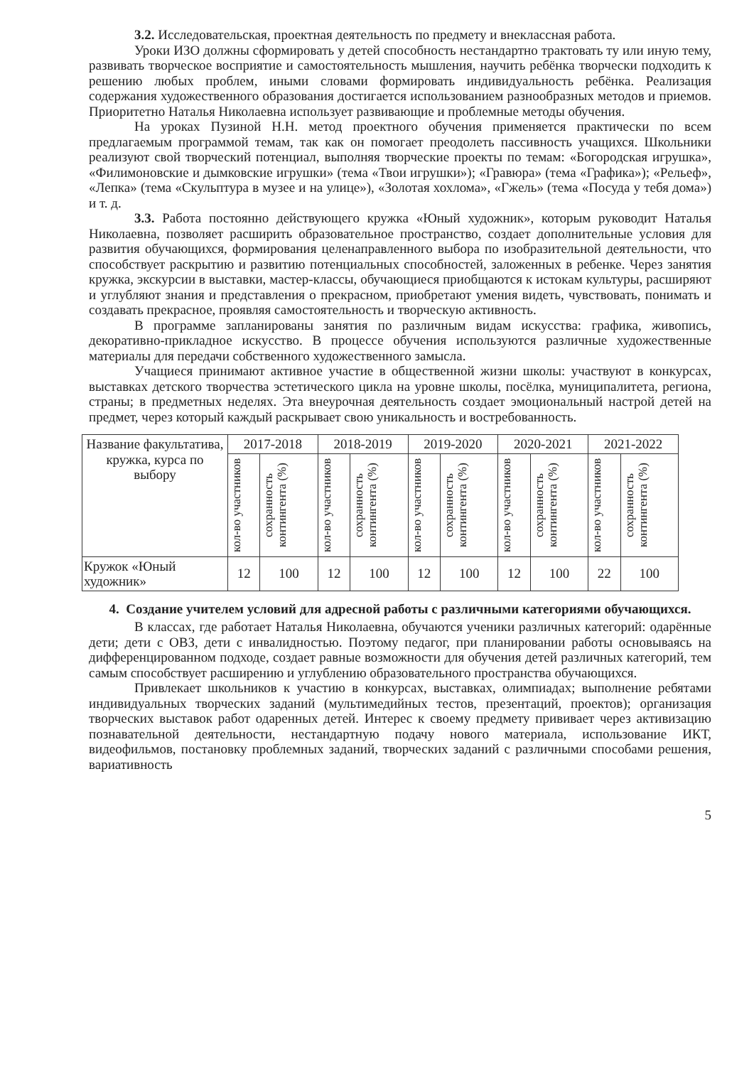3.2. Исследовательская, проектная деятельность по предмету и внеклассная работа.
Уроки ИЗО должны сформировать у детей способность нестандартно трактовать ту или иную тему, развивать творческое восприятие и самостоятельность мышления, научить ребёнка творчески подходить к решению любых проблем, иными словами формировать индивидуальность ребёнка. Реализация содержания художественного образования достигается использованием разнообразных методов и приемов. Приоритетно Наталья Николаевна использует развивающие и проблемные методы обучения.
На уроках Пузиной Н.Н. метод проектного обучения применяется практически по всем предлагаемым программой темам, так как он помогает преодолеть пассивность учащихся. Школьники реализуют свой творческий потенциал, выполняя творческие проекты по темам: «Богородская игрушка», «Филимоновские и дымковские игрушки» (тема «Твои игрушки»); «Гравюра» (тема «Графика»); «Рельеф», «Лепка» (тема «Скульптура в музее и на улице»), «Золотая хохлома», «Гжель» (тема «Посуда у тебя дома») и т. д.
3.3. Работа постоянно действующего кружка «Юный художник», которым руководит Наталья Николаевна, позволяет расширить образовательное пространство, создает дополнительные условия для развития обучающихся, формирования целенаправленного выбора по изобразительной деятельности, что способствует раскрытию и развитию потенциальных способностей, заложенных в ребенке. Через занятия кружка, экскурсии в выставки, мастер-классы, обучающиеся приобщаются к истокам культуры, расширяют и углубляют знания и представления о прекрасном, приобретают умения видеть, чувствовать, понимать и создавать прекрасное, проявляя самостоятельность и творческую активность.
В программе запланированы занятия по различным видам искусства: графика, живопись, декоративно-прикладное искусство. В процессе обучения используются различные художественные материалы для передачи собственного художественного замысла.
Учащиеся принимают активное участие в общественной жизни школы: участвуют в конкурсах, выставках детского творчества эстетического цикла на уровне школы, посёлка, муниципалитета, региона, страны; в предметных неделях. Эта внеурочная деятельность создает эмоциональный настрой детей на предмет, через который каждый раскрывает свою уникальность и востребованность.
| Название факультатива, кружка, курса по выбору | 2017-2018 | | 2018-2019 | | 2019-2020 | | 2020-2021 | | 2021-2022 | |
| --- | --- | --- | --- | --- | --- | --- | --- | --- | --- | --- |
| | кол-во участников | сохранность контингента (%) | кол-во участников | сохранность контингента (%) | кол-во участников | сохранность контингента (%) | кол-во участников | сохранность контингента (%) | кол-во участников | сохранность контингента (%) |
| Кружок «Юный художник» | 12 | 100 | 12 | 100 | 12 | 100 | 12 | 100 | 22 | 100 |
4. Создание учителем условий для адресной работы с различными категориями обучающихся.
В классах, где работает Наталья Николаевна, обучаются ученики различных категорий: одарённые дети; дети с ОВЗ, дети с инвалидностью. Поэтому педагог, при планировании работы основываясь на дифференцированном подходе, создает равные возможности для обучения детей различных категорий, тем самым способствует расширению и углублению образовательного пространства обучающихся.
Привлекает школьников к участию в конкурсах, выставках, олимпиадах; выполнение ребятами индивидуальных творческих заданий (мультимедийных тестов, презентаций, проектов); организация творческих выставок работ одаренных детей. Интерес к своему предмету прививает через активизацию познавательной деятельности, нестандартную подачу нового материала, использование ИКТ, видеофильмов, постановку проблемных заданий, творческих заданий с различными способами решения, вариативность
5